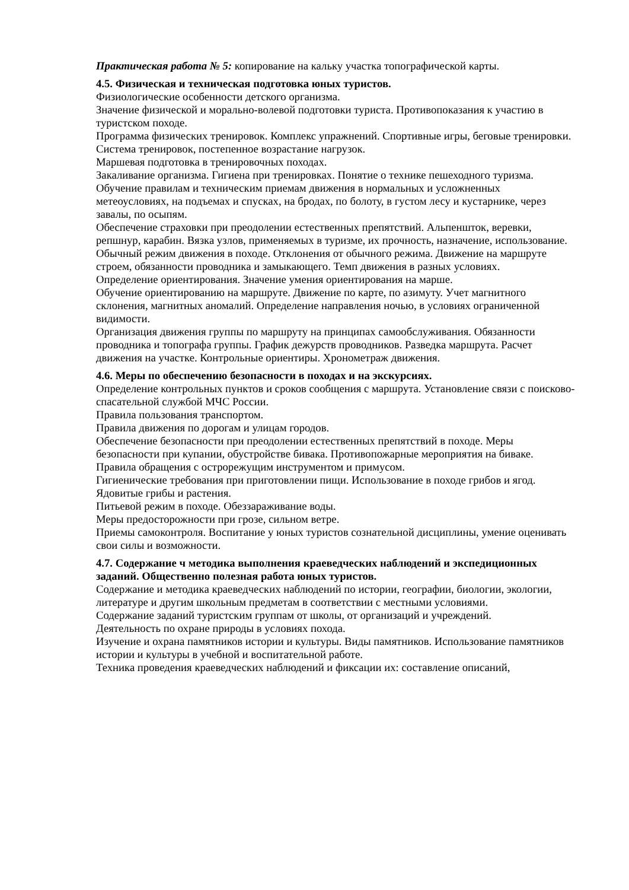Практическая работа № 5: копирование на кальку участка топографической карты.
4.5. Физическая и техническая подготовка юных туристов.
Физиологические особенности детского организма.
Значение физической и морально-волевой подготовки туриста. Противопоказания к участию в туристском походе.
Программа физических тренировок. Комплекс упражнений. Спортивные игры, беговые тренировки. Система тренировок, постепенное возрастание нагрузок.
Маршевая подготовка в тренировочных походах.
Закаливание организма. Гигиена при тренировках. Понятие о технике пешеходного туризма.
Обучение правилам и техническим приемам движения в нормальных и усложненных метеоусловиях, на подъемах и спусках, на бродах, по болоту, в густом лесу и кустарнике, через завалы, по осыпям.
Обеспечение страховки при преодолении естественных препятствий. Альпеншток, веревки, репшнур, карабин. Вязка узлов, применяемых в туризме, их прочность, назначение, использование.
Обычный режим движения в походе. Отклонения от обычного режима. Движение на маршруте строем, обязанности проводника и замыкающего. Темп движения в разных условиях.
Определение ориентирования. Значение умения ориентирования на марше.
Обучение ориентированию на маршруте. Движение по карте, по азимуту. Учет магнитного склонения, магнитных аномалий. Определение направления ночью, в условиях ограниченной видимости.
Организация движения группы по маршруту на принципах самообслуживания. Обязанности проводника и топографа группы. График дежурств проводников. Разведка маршрута. Расчет движения на участке. Контрольные ориентиры. Хронометраж движения.
4.6. Меры по обеспечению безопасности в походах и на экскурсиях.
Определение контрольных пунктов и сроков сообщения с маршрута. Установление связи с поисково-спасательной службой МЧС России.
Правила пользования транспортом.
Правила движения по дорогам и улицам городов.
Обеспечение безопасности при преодолении естественных препятствий в походе. Меры безопасности при купании, обустройстве бивака. Противопожарные мероприятия на биваке. Правила обращения с острорежущим инструментом и примусом.
Гигиенические требования при приготовлении пищи. Использование в походе грибов и ягод. Ядовитые грибы и растения.
Питьевой режим в походе. Обеззараживание воды.
Меры предосторожности при грозе, сильном ветре.
Приемы самоконтроля. Воспитание у юных туристов сознательной дисциплины, умение оценивать свои силы и возможности.
4.7. Содержание ч методика выполнения краеведческих наблюдений и экспедиционных заданий. Общественно полезная работа юных туристов.
Содержание и методика краеведческих наблюдений по истории, географии, биологии, экологии, литературе и другим школьным предметам в соответствии с местными условиями.
Содержание заданий туристским группам от школы, от организаций и учреждений.
Деятельность по охране природы в условиях похода.
Изучение и охрана памятников истории и культуры. Виды памятников. Использование памятников истории и культуры в учебной и воспитательной работе.
Техника проведения краеведческих наблюдений и фиксации их: составление описаний,